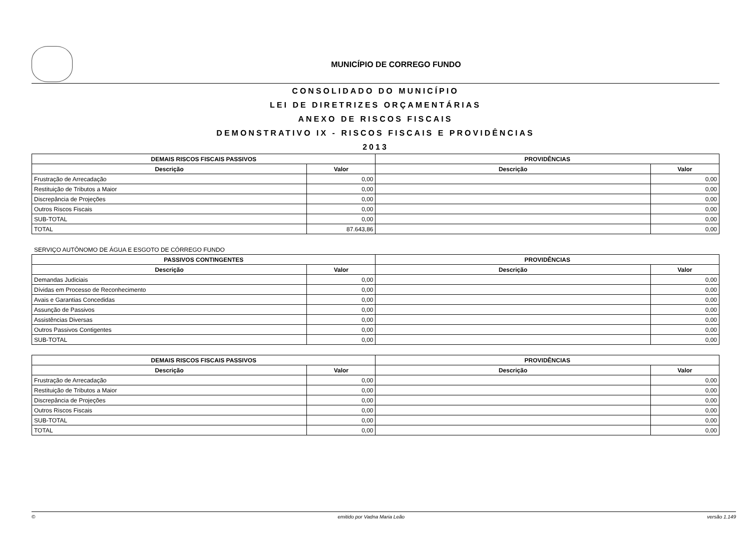MUNICÍPIO DE CORREGO FUNDO
CONSOLIDADO DO MUNICÍPIO
LEI DE DIRETRIZES ORÇAMENTÁRIAS
ANEXO DE RISCOS FISCAIS
DEMONSTRATIVO IX - RISCOS FISCAIS E PROVIDÊNCIAS
2013
| DEMAIS RISCOS FISCAIS PASSIVOS | | PROVIDÊNCIAS | |
| --- | --- | --- | --- |
| Descrição | Valor | Descrição | Valor |
| Frustração de Arrecadação | 0,00 | | 0,00 |
| Restituição de Tributos a Maior | 0,00 | | 0,00 |
| Discrepância de Projeções | 0,00 | | 0,00 |
| Outros Riscos Fiscais | 0,00 | | 0,00 |
| SUB-TOTAL | 0,00 | | 0,00 |
| TOTAL | 87.643,86 | | 0,00 |
SERVIÇO AUTÔNOMO DE ÁGUA E ESGOTO DE CÓRREGO FUNDO
| PASSIVOS CONTINGENTES | | PROVIDÊNCIAS | |
| --- | --- | --- | --- |
| Descrição | Valor | Descrição | Valor |
| Demandas Judiciais | 0,00 | | 0,00 |
| Dívidas em Processo de Reconhecimento | 0,00 | | 0,00 |
| Avais e Garantias Concedidas | 0,00 | | 0,00 |
| Assunção de Passivos | 0,00 | | 0,00 |
| Assistências Diversas | 0,00 | | 0,00 |
| Outros Passivos Contigentes | 0,00 | | 0,00 |
| SUB-TOTAL | 0,00 | | 0,00 |
| DEMAIS RISCOS FISCAIS PASSIVOS | | PROVIDÊNCIAS | |
| --- | --- | --- | --- |
| Descrição | Valor | Descrição | Valor |
| Frustração de Arrecadação | 0,00 | | 0,00 |
| Restituição de Tributos a Maior | 0,00 | | 0,00 |
| Discrepância de Projeções | 0,00 | | 0,00 |
| Outros Riscos Fiscais | 0,00 | | 0,00 |
| SUB-TOTAL | 0,00 | | 0,00 |
| TOTAL | 0,00 | | 0,00 |
© emitido por Vadna Maria Leão versão 1.149